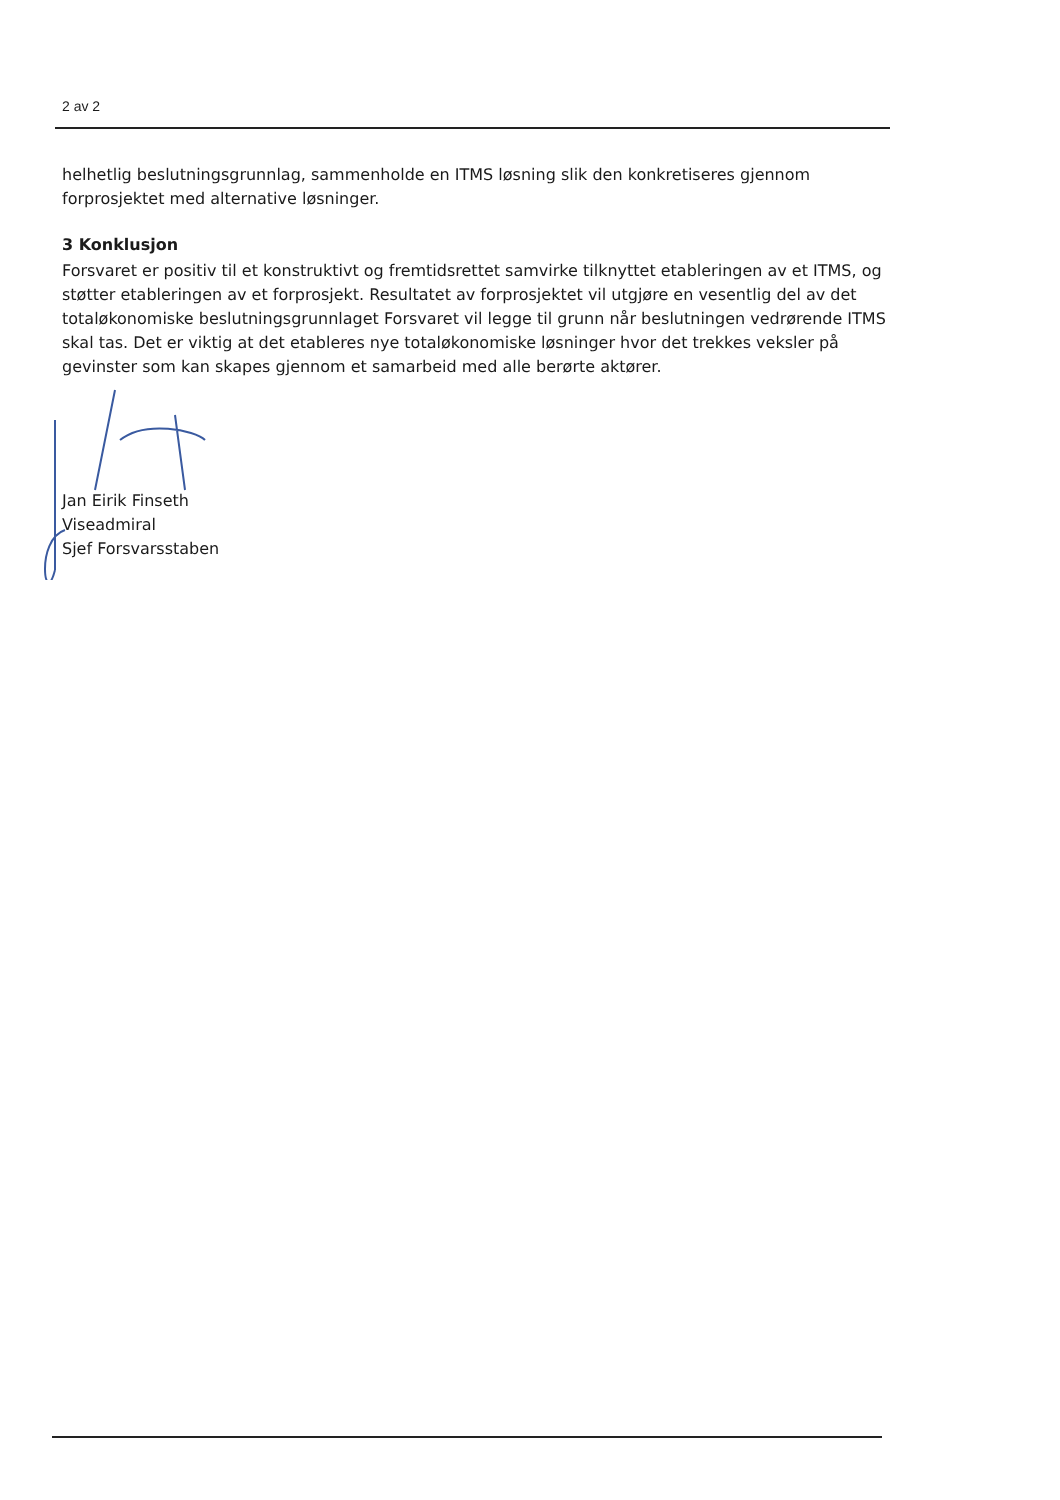2 av 2
helhetlig beslutningsgrunnlag, sammenholde en ITMS løsning slik den konkretiseres gjennom forprosjektet med alternative løsninger.
3 Konklusjon
Forsvaret er positiv til et konstruktivt og fremtidsrettet samvirke tilknyttet etableringen av et ITMS, og støtter etableringen av et forprosjekt. Resultatet av forprosjektet vil utgjøre en vesentlig del av det totaløkonomiske beslutningsgrunnlaget Forsvaret vil legge til grunn når beslutningen vedrørende ITMS skal tas. Det er viktig at det etableres nye totaløkonomiske løsninger hvor det trekkes veksler på gevinster som kan skapes gjennom et samarbeid med alle berørte aktører.
Jan Eirik Finseth
Viseadmiral
Sjef Forsvarsstaben